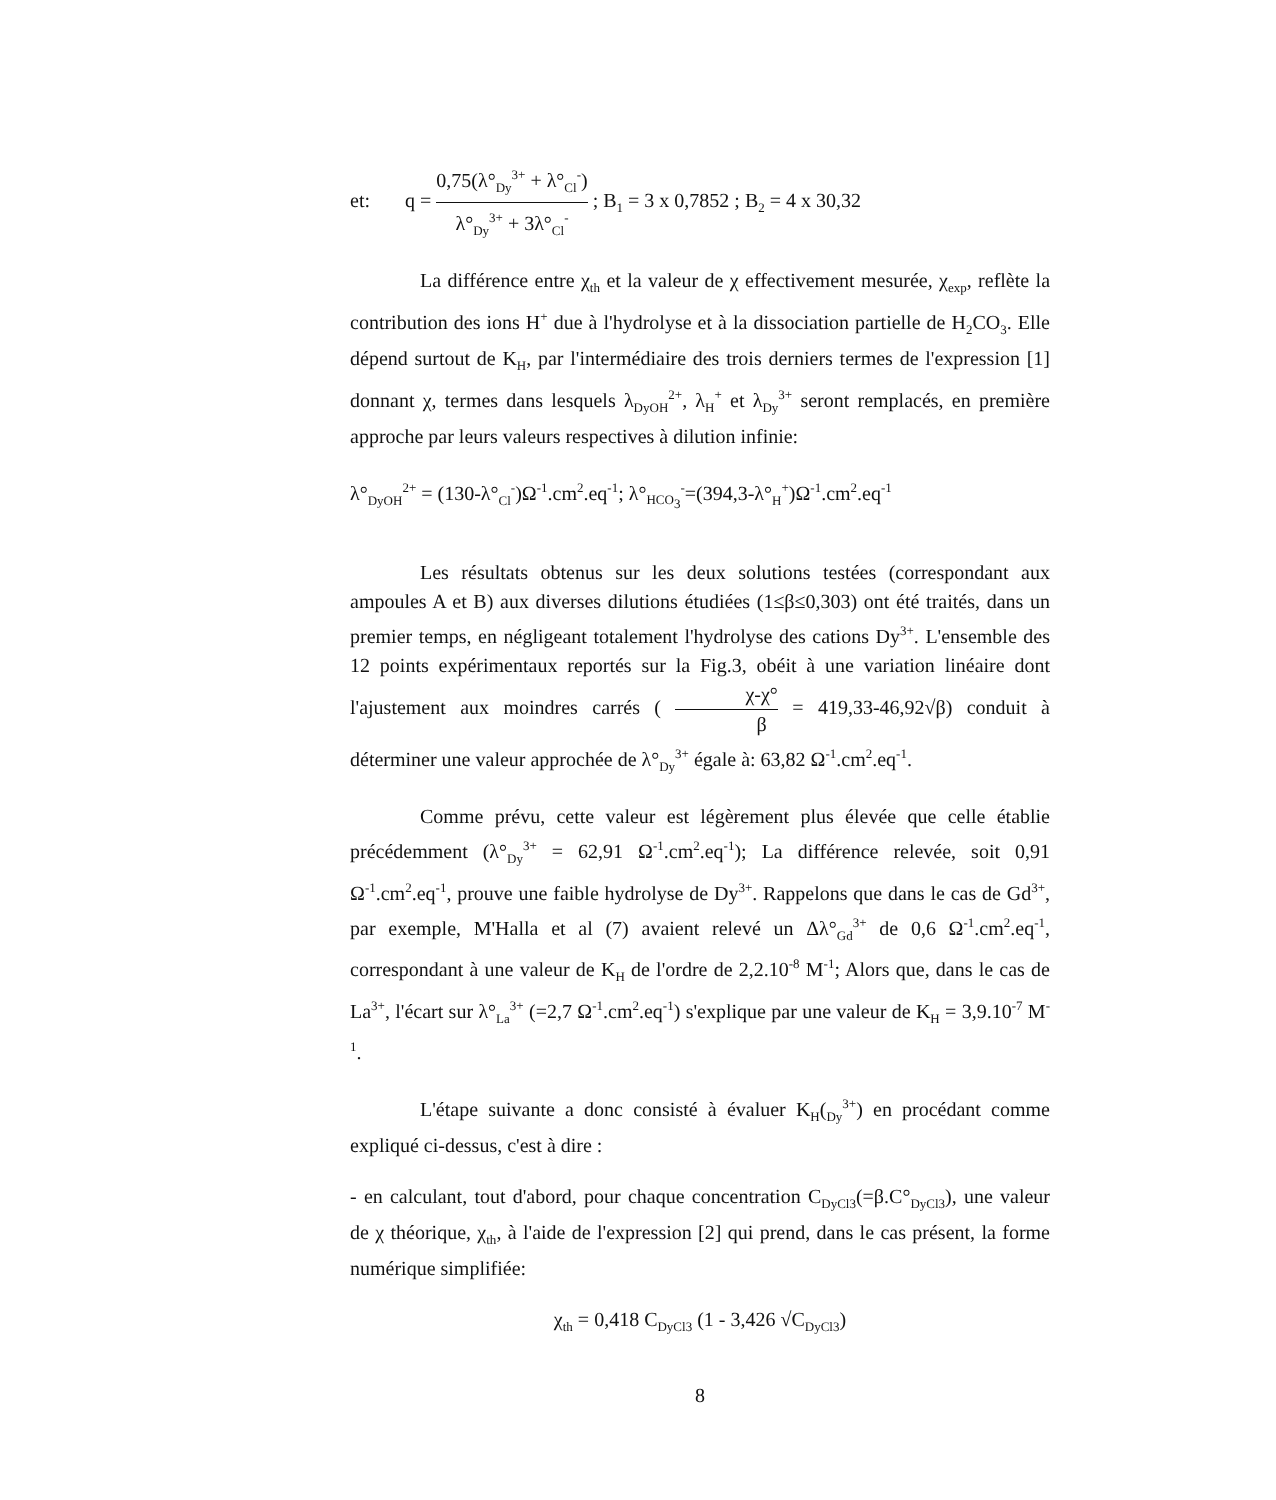et: q = 0,75(λ°<sub>Dy</sub><sup>3+</sup> + λ°<sub>Cl</sub><sup>-</sup>) λ°<sub>Dy</sub><sup>3+</sup> + 3λ°<sub>Cl</sub><sup>-</sup> ; B<sub>1</sub> = 3 x 0,7852 ; B<sub>2</sub> = 4 x 30,32
La différence entre χ<sub>th</sub> et la valeur de χ effectivement mesurée, χ<sub>exp</sub>, reflète la contribution des ions H<sup>+</sup> due à l'hydrolyse et à la dissociation partielle de H<sub>2</sub>CO<sub>3</sub>. Elle dépend surtout de K<sub>H</sub>, par l'intermédiaire des trois derniers termes de l'expression [1] donnant χ, termes dans lesquels λ<sub>DyOH</sub><sup>2+</sup>, λ<sub>H</sub><sup>+</sup> et λ<sub>Dy</sub><sup>3+</sup> seront remplacés, en première approche par leurs valeurs respectives à dilution infinie:
λ°<sub>DyOH</sub><sup>2+</sup> = (130-λ°<sub>Cl</sub><sup>-</sup>)Ω<sup>-1</sup>.cm<sup>2</sup>.eq<sup>-1</sup>; λ°<sub>HCO<sub>3</sub></sub><sup>-</sup>=(394,3-λ°<sub>H</sub><sup>+</sup>)Ω<sup>-1</sup>.cm<sup>2</sup>.eq<sup>-1</sup>
Les résultats obtenus sur les deux solutions testées (correspondant aux ampoules A et B) aux diverses dilutions étudiées (1≤β≤0,303) ont été traités, dans un premier temps, en négligeant totalement l'hydrolyse des cations Dy<sup>3+</sup>. L'ensemble des 12 points expérimentaux reportés sur la Fig.3, obéit à une variation linéaire dont l'ajustement aux moindres carrés ( χ-χ° β = 419,33-46,92√β) conduit à déterminer une valeur approchée de λ°<sub>Dy</sub><sup>3+</sup> égale à: 63,82 Ω<sup>-1</sup>.cm<sup>2</sup>.eq<sup>-1</sup>.
Comme prévu, cette valeur est légèrement plus élevée que celle établie précédemment (λ°<sub>Dy</sub><sup>3+</sup> = 62,91 Ω<sup>-1</sup>.cm<sup>2</sup>.eq<sup>-1</sup>); La différence relevée, soit 0,91 Ω<sup>-1</sup>.cm<sup>2</sup>.eq<sup>-1</sup>, prouve une faible hydrolyse de Dy<sup>3+</sup>. Rappelons que dans le cas de Gd<sup>3+</sup>, par exemple, M'Halla et al (7) avaient relevé un Δλ°<sub>Gd</sub><sup>3+</sup> de 0,6 Ω<sup>-1</sup>.cm<sup>2</sup>.eq<sup>-1</sup>, correspondant à une valeur de K<sub>H</sub> de l'ordre de 2,2.10<sup>-8</sup> M<sup>-1</sup>; Alors que, dans le cas de La<sup>3+</sup>, l'écart sur λ°<sub>La</sub><sup>3+</sup> (=2,7 Ω<sup>-1</sup>.cm<sup>2</sup>.eq<sup>-1</sup>) s'explique par une valeur de K<sub>H</sub> = 3,9.10<sup>-7</sup> M<sup>-1</sup>.
L'étape suivante a donc consisté à évaluer K<sub>H</sub>(<sub>Dy</sub><sup>3+</sup>) en procédant comme expliqué ci-dessus, c'est à dire :
- en calculant, tout d'abord, pour chaque concentration C<sub>DyCl3</sub>(=β.C°<sub>DyCl3</sub>), une valeur de χ théorique, χ<sub>th</sub>, à l'aide de l'expression [2] qui prend, dans le cas présent, la forme numérique simplifiée:
χ<sub>th</sub> = 0,418 C<sub>DyCl3</sub> (1 - 3,426 √C<sub>DyCl3</sub>)
8